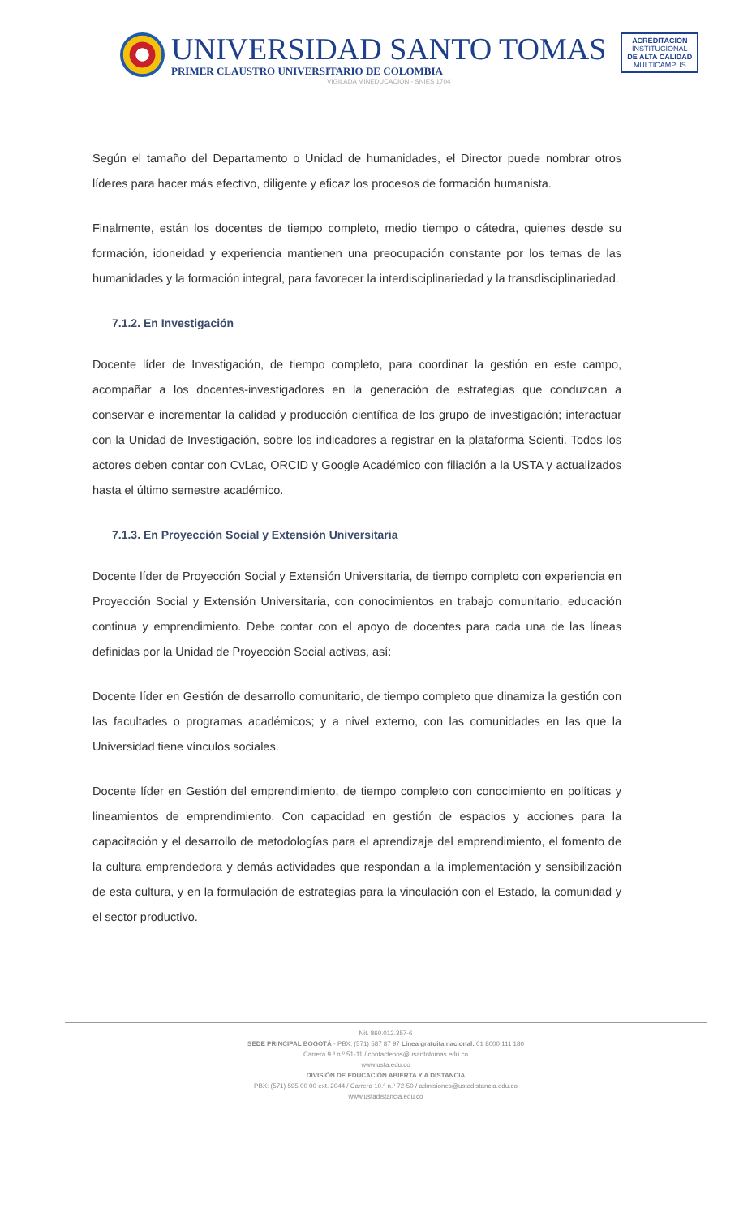UNIVERSIDAD SANTO TOMAS
PRIMER CLAUSTRO UNIVERSITARIO DE COLOMBIA
VIGILADA MINEDUCACIÓN - SNIES 1704
ACREDITACIÓN
INSTITUCIONAL
DE ALTA CALIDAD
MULTICAMPUS
Según el tamaño del Departamento o Unidad de humanidades, el Director puede nombrar otros líderes para hacer más efectivo, diligente y eficaz los procesos de formación humanista.
Finalmente, están los docentes de tiempo completo, medio tiempo o cátedra, quienes desde su formación, idoneidad y experiencia mantienen una preocupación constante por los temas de las humanidades y la formación integral, para favorecer la interdisciplinariedad y la transdisciplinariedad.
7.1.2. En Investigación
Docente líder de Investigación, de tiempo completo, para coordinar la gestión en este campo, acompañar a los docentes-investigadores en la generación de estrategias que conduzcan a conservar e incrementar la calidad y producción científica de los grupo de investigación; interactuar con la Unidad de Investigación, sobre los indicadores a registrar en la plataforma Scienti. Todos los actores deben contar con CvLac, ORCID y Google Académico con filiación a la USTA y actualizados hasta el último semestre académico.
7.1.3. En Proyección Social y Extensión Universitaria
Docente líder de Proyección Social y Extensión Universitaria, de tiempo completo con experiencia en Proyección Social y Extensión Universitaria, con conocimientos en trabajo comunitario, educación continua y emprendimiento. Debe contar con el apoyo de docentes para cada una de las líneas definidas por la Unidad de Proyección Social activas, así:
Docente líder en Gestión de desarrollo comunitario, de tiempo completo que dinamiza la gestión con las facultades o programas académicos; y a nivel externo, con las comunidades en las que la Universidad tiene vínculos sociales.
Docente líder en Gestión del emprendimiento, de tiempo completo con conocimiento en políticas y lineamientos de emprendimiento. Con capacidad en gestión de espacios y acciones para la capacitación y el desarrollo de metodologías para el aprendizaje del emprendimiento, el fomento de la cultura emprendedora y demás actividades que respondan a la implementación y sensibilización de esta cultura, y en la formulación de estrategias para la vinculación con el Estado, la comunidad y el sector productivo.
Nit. 860.012.357-6
SEDE PRINCIPAL BOGOTÁ - PBX: (571) 587 87 97 Línea gratuita nacional: 01 8000 111 180
Carrera 9.ª n.º 51-11 / contactenos@usantotomas.edu.co
www.usta.edu.co
DIVISIÓN DE EDUCACIÓN ABIERTA Y A DISTANCIA
PBX: (571) 595 00 00 ext. 2044 / Carrera 10.ª n.º 72-50 / admisiones@ustadistancia.edu.co
www.ustadistancia.edu.co